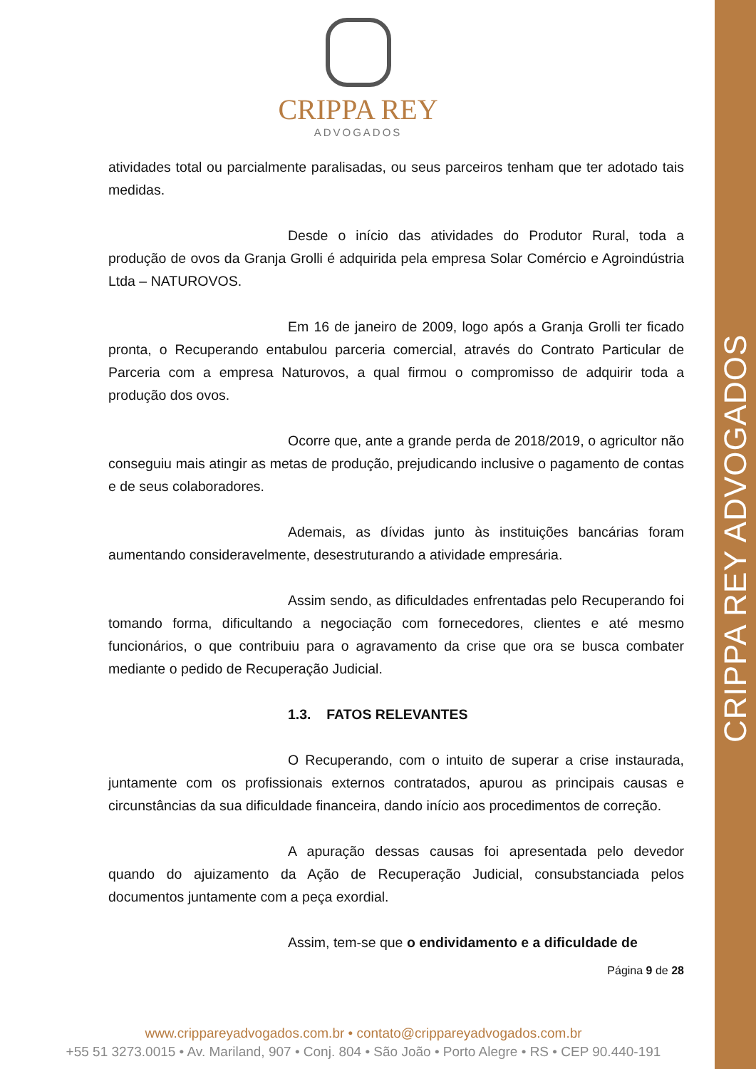CRIPPA REY ADVOGADOS
CRIPPA REY
ADVOGADOS
atividades total ou parcialmente paralisadas, ou seus parceiros tenham que ter adotado tais medidas.
Desde o início das atividades do Produtor Rural, toda a produção de ovos da Granja Grolli é adquirida pela empresa Solar Comércio e Agroindústria Ltda – NATUROVOS.
Em 16 de janeiro de 2009, logo após a Granja Grolli ter ficado pronta, o Recuperando entabulou parceria comercial, através do Contrato Particular de Parceria com a empresa Naturovos, a qual firmou o compromisso de adquirir toda a produção dos ovos.
Ocorre que, ante a grande perda de 2018/2019, o agricultor não conseguiu mais atingir as metas de produção, prejudicando inclusive o pagamento de contas e de seus colaboradores.
Ademais, as dívidas junto às instituições bancárias foram aumentando consideravelmente, desestruturando a atividade empresária.
Assim sendo, as dificuldades enfrentadas pelo Recuperando foi tomando forma, dificultando a negociação com fornecedores, clientes e até mesmo funcionários, o que contribuiu para o agravamento da crise que ora se busca combater mediante o pedido de Recuperação Judicial.
1.3. FATOS RELEVANTES
O Recuperando, com o intuito de superar a crise instaurada, juntamente com os profissionais externos contratados, apurou as principais causas e circunstâncias da sua dificuldade financeira, dando início aos procedimentos de correção.
A apuração dessas causas foi apresentada pelo devedor quando do ajuizamento da Ação de Recuperação Judicial, consubstanciada pelos documentos juntamente com a peça exordial.
Assim, tem-se que o endividamento e a dificuldade de
Página 9 de 28
www.cripparеyadvogados.com.br • contato@crippareyadvogados.com.br
+55 51 3273.0015 • Av. Mariland, 907 • Conj. 804 • São João • Porto Alegre • RS • CEP 90.440-191